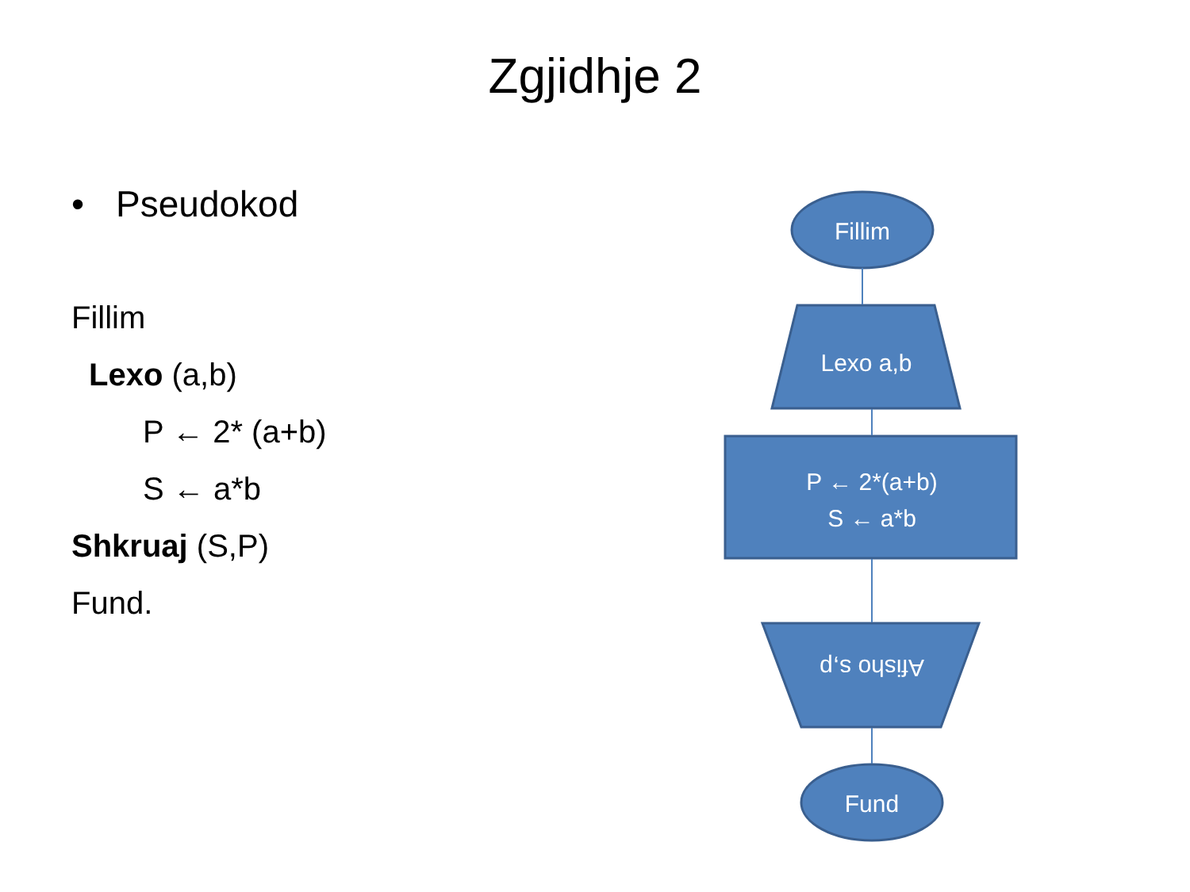Zgjidhje 2
• Pseudokod
Fillim
Lexo (a,b)
P ← 2* (a+b)
S ← a*b
Shkruaj (S,P)
Fund.
Fillim
Lexo a,b
P ← 2*(a+b)
S ← a*b
Afisho s,p
Fund